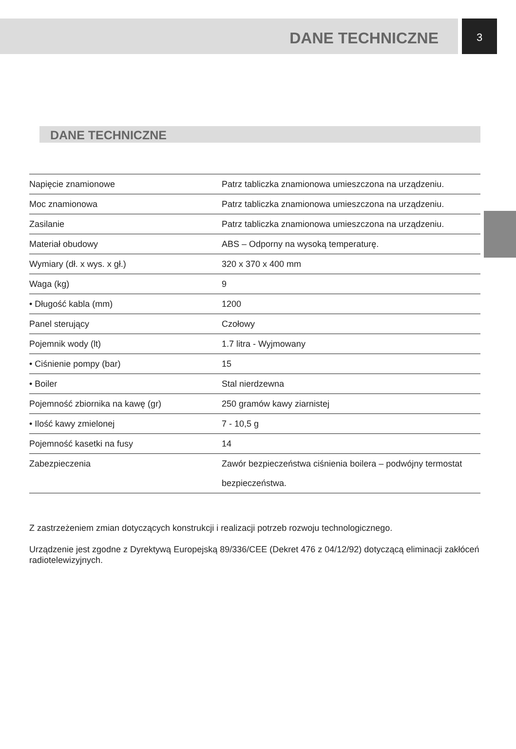DANE TECHNICZNE
3
DANE TECHNICZNE
| Napięcie znamionowe | Patrz tabliczka znamionowa umieszczona na urządzeniu. |
| Moc znamionowa | Patrz tabliczka znamionowa umieszczona na urządzeniu. |
| Zasilanie | Patrz tabliczka znamionowa umieszczona na urządzeniu. |
| Materiał obudowy | ABS – Odporny na wysoką temperaturę. |
| Wymiary (dł. x wys. x gł.) | 320 x 370 x 400 mm |
| Waga (kg) | 9 |
| • Długość kabla (mm) | 1200 |
| Panel sterujący | Czołowy |
| Pojemnik wody (lt) | 1.7 litra - Wyjmowany |
| • Ciśnienie pompy (bar) | 15 |
| • Boiler | Stal nierdzewna |
| Pojemność zbiornika na kawę (gr) | 250 gramów kawy ziarnistej |
| • Ilość kawy zmielonej | 7 - 10,5 g |
| Pojemność kasetki na fusy | 14 |
| Zabezpieczenia | Zawór bezpieczeństwa ciśnienia boilera – podwójny termostat bezpieczeństwa. |
Z zastrzeżeniem zmian dotyczących konstrukcji i realizacji potrzeb rozwoju technologicznego.
Urządzenie jest zgodne z Dyrektywą Europejską 89/336/CEE (Dekret 476 z 04/12/92) dotyczącą eliminacji zakłóceń radiotelewizyjnych.